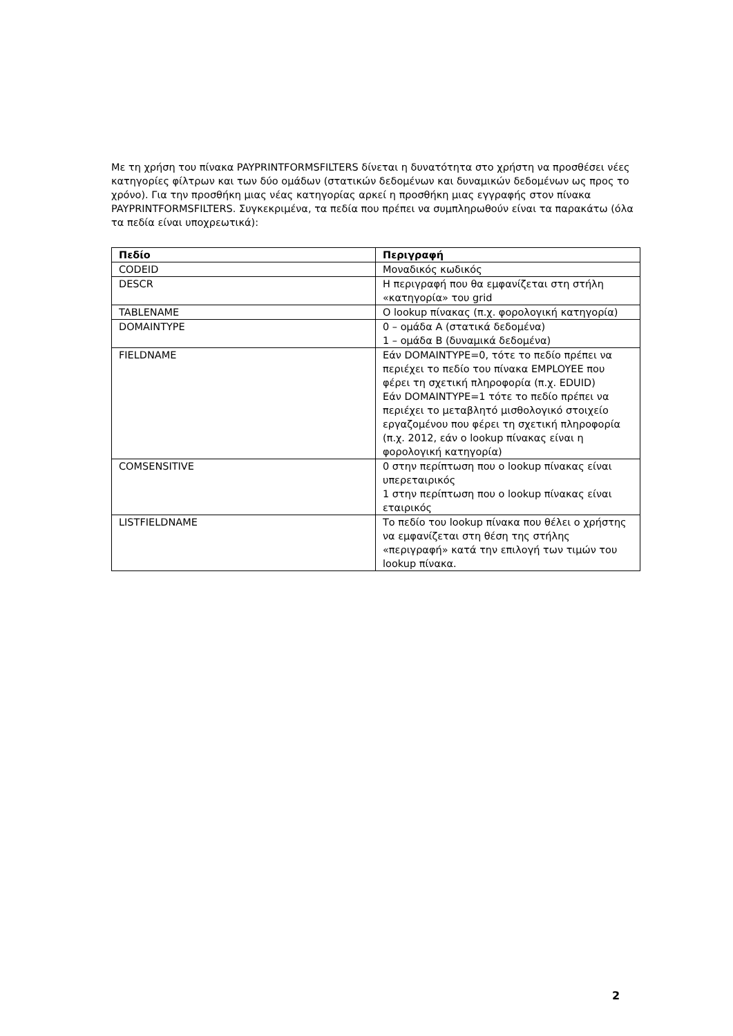Με τη χρήση του πίνακα PAYPRINTFORMSFILTERS δίνεται η δυνατότητα στο χρήστη να προσθέσει νέες κατηγορίες φίλτρων και των δύο ομάδων (στατικών δεδομένων και δυναμικών δεδομένων ως προς το χρόνο). Για την προσθήκη μιας νέας κατηγορίας αρκεί η προσθήκη μιας εγγραφής στον πίνακα PAYPRINTFORMSFILTERS. Συγκεκριμένα, τα πεδία που πρέπει να συμπληρωθούν είναι τα παρακάτω (όλα τα πεδία είναι υποχρεωτικά):
| Πεδίο | Περιγραφή |
| --- | --- |
| CODEID | Μοναδικός κωδικός |
| DESCR | Η περιγραφή που θα εμφανίζεται στη στήλη «κατηγορία» του grid |
| TABLENAME | Ο lookup πίνακας (π.χ. φορολογική κατηγορία) |
| DOMAINTYPE | 0 – ομάδα Α (στατικά δεδομένα) 1 – ομάδα Β (δυναμικά δεδομένα) |
| FIELDNAME | Εάν DOMAINTYPE=0, τότε το πεδίο πρέπει να περιέχει το πεδίο του πίνακα EMPLOYEE που φέρει τη σχετική πληροφορία (π.χ. EDUID) Εάν DOMAINTYPE=1 τότε το πεδίο πρέπει να περιέχει το μεταβλητό μισθολογικό στοιχείο εργαζομένου που φέρει τη σχετική πληροφορία (π.χ. 2012, εάν ο lookup πίνακας είναι η φορολογική κατηγορία) |
| COMSENSITIVE | 0 στην περίπτωση που ο lookup πίνακας είναι υπερεταιρικός 1 στην περίπτωση που ο lookup πίνακας είναι εταιρικός |
| LISTFIELDNAME | Το πεδίο του lookup πίνακα που θέλει ο χρήστης να εμφανίζεται στη θέση της στήλης «περιγραφή» κατά την επιλογή των τιμών του lookup πίνακα. |
2